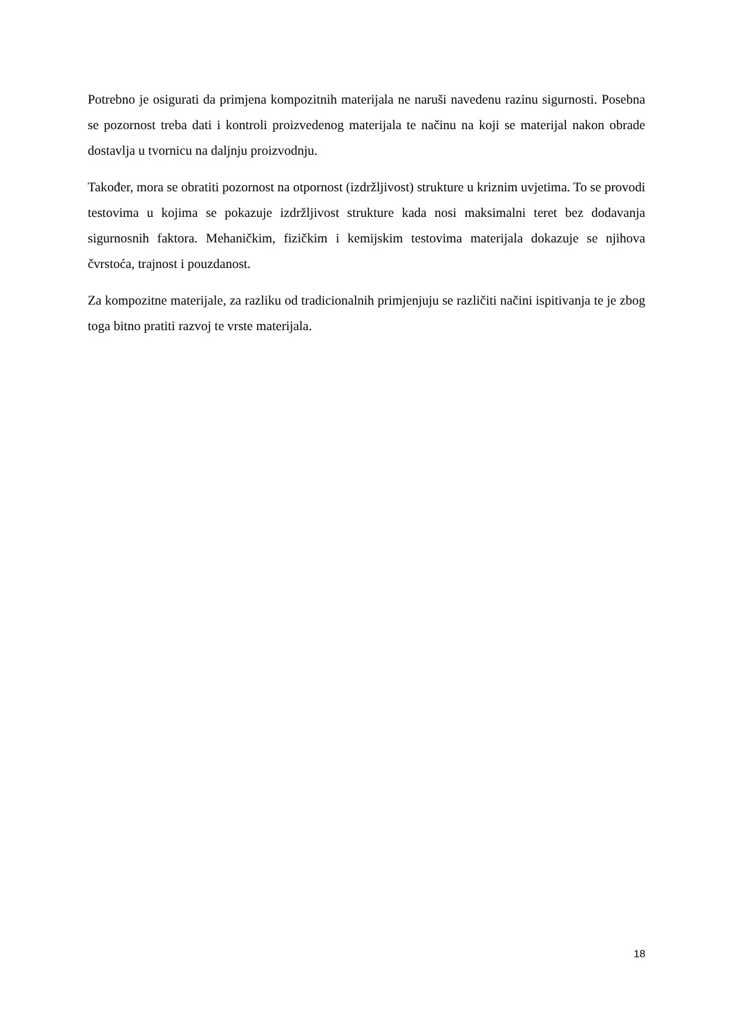Potrebno je osigurati da primjena kompozitnih materijala ne naruši navedenu razinu sigurnosti. Posebna se pozornost treba dati i kontroli proizvedenog materijala te načinu na koji se materijal nakon obrade dostavlja u tvornicu na daljnju proizvodnju.
Također, mora se obratiti pozornost na otpornost (izdržljivost) strukture u kriznim uvjetima. To se provodi testovima u kojima se pokazuje izdržljivost strukture kada nosi maksimalni teret bez dodavanja sigurnosnih faktora. Mehaničkim, fizičkim i kemijskim testovima materijala dokazuje se njihova čvrstoća, trajnost i pouzdanost.
Za kompozitne materijale, za razliku od tradicionalnih primjenjuju se različiti načini ispitivanja te je zbog toga bitno pratiti razvoj te vrste materijala.
18